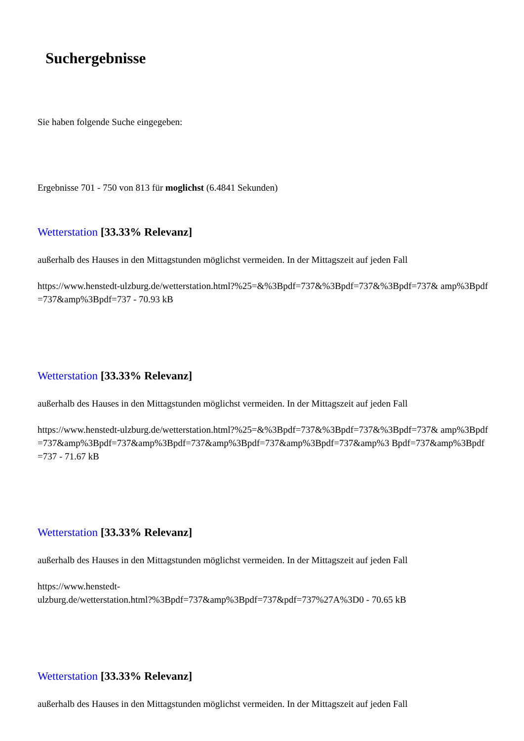Suchergebnisse
Sie haben folgende Suche eingegeben:
Ergebnisse 701 - 750 von 813 für moglichst (6.4841 Sekunden)
Wetterstation [33.33% Relevanz]
außerhalb des Hauses in den Mittagstunden möglichst vermeiden. In der Mittagszeit auf jeden Fall
https://www.henstedt-ulzburg.de/wetterstation.html?%25=&%3Bpdf=737&%3Bpdf=737&%3Bpdf=737& amp%3Bpdf=737&amp%3Bpdf=737 - 70.93 kB
Wetterstation [33.33% Relevanz]
außerhalb des Hauses in den Mittagstunden möglichst vermeiden. In der Mittagszeit auf jeden Fall
https://www.henstedt-ulzburg.de/wetterstation.html?%25=&%3Bpdf=737&%3Bpdf=737&%3Bpdf=737& amp%3Bpdf=737&amp%3Bpdf=737&amp%3Bpdf=737&amp%3Bpdf=737&amp%3Bpdf=737&amp%3 Bpdf=737&amp%3Bpdf=737 - 71.67 kB
Wetterstation [33.33% Relevanz]
außerhalb des Hauses in den Mittagstunden möglichst vermeiden. In der Mittagszeit auf jeden Fall
https://www.henstedt-
ulzburg.de/wetterstation.html?%3Bpdf=737&amp%3Bpdf=737&pdf=737%27A%3D0 - 70.65 kB
Wetterstation [33.33% Relevanz]
außerhalb des Hauses in den Mittagstunden möglichst vermeiden. In der Mittagszeit auf jeden Fall